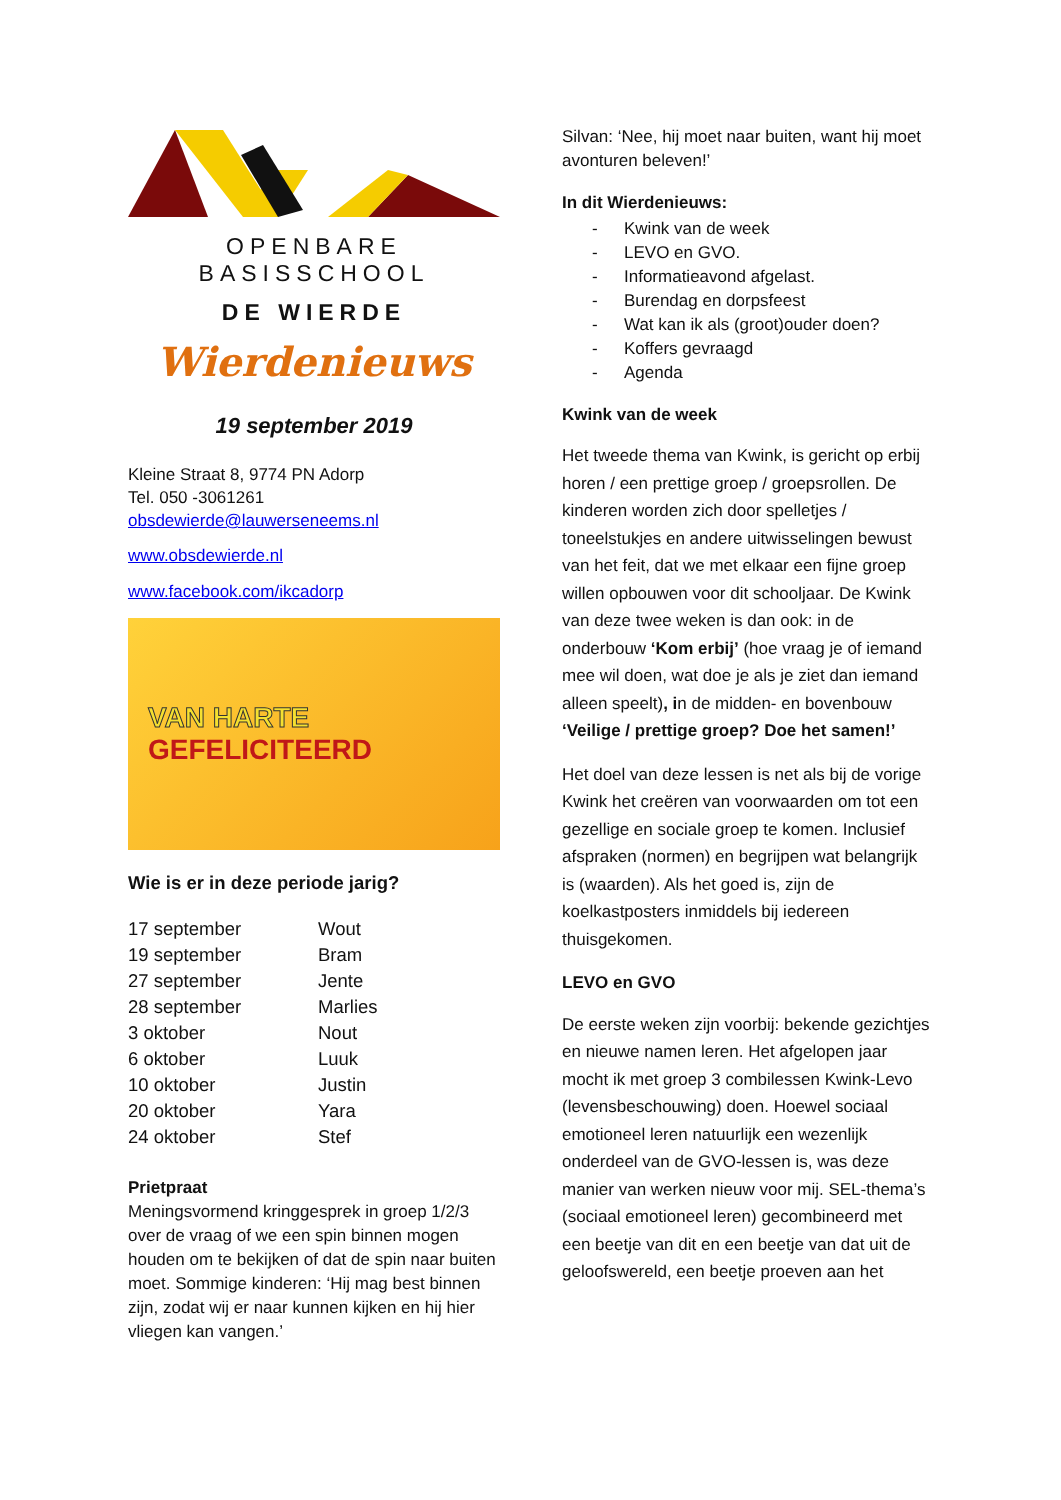OPENBARE BASISSCHOOL
DE WIERDE
Wierdenieuws
19 september 2019
Kleine Straat 8, 9774 PN Adorp
Tel. 050 -3061261
obsdewierde@lauwerseneems.nl
www.obsdewierde.nl
www.facebook.com/ikcadorp
VAN HARTE
GEFELICITEERD
Wie is er in deze periode jarig?
| 17 september | Wout |
| 19 september | Bram |
| 27 september | Jente |
| 28 september | Marlies |
| 3 oktober | Nout |
| 6 oktober | Luuk |
| 10 oktober | Justin |
| 20 oktober | Yara |
| 24 oktober | Stef |
Prietpraat
Meningsvormend kringgesprek in groep 1/2/3 over de vraag of we een spin binnen mogen houden om te bekijken of dat de spin naar buiten moet. Sommige kinderen: ‘Hij mag best binnen zijn, zodat wij er naar kunnen kijken en hij hier vliegen kan vangen.’
Silvan: ‘Nee, hij moet naar buiten, want hij moet avonturen beleven!’
In dit Wierdenieuws:
- Kwink van de week
- LEVO en GVO.
- Informatieavond afgelast.
- Burendag en dorpsfeest
- Wat kan ik als (groot)ouder doen?
- Koffers gevraagd
- Agenda
Kwink van de week
Het tweede thema van Kwink, is gericht op erbij horen / een prettige groep / groepsrollen. De kinderen worden zich door spelletjes / toneelstukjes en andere uitwisselingen bewust van het feit, dat we met elkaar een fijne groep willen opbouwen voor dit schooljaar. De Kwink van deze twee weken is dan ook: in de onderbouw ‘Kom erbij’ (hoe vraag je of iemand mee wil doen, wat doe je als je ziet dan iemand alleen speelt), in de midden- en bovenbouw ‘Veilige / prettige groep? Doe het samen!’
Het doel van deze lessen is net als bij de vorige Kwink het creëren van voorwaarden om tot een gezellige en sociale groep te komen. Inclusief afspraken (normen) en begrijpen wat belangrijk is (waarden). Als het goed is, zijn de koelkastposters inmiddels bij iedereen thuisgekomen.
LEVO en GVO
De eerste weken zijn voorbij: bekende gezichtjes en nieuwe namen leren. Het afgelopen jaar mocht ik met groep 3 combilessen Kwink-Levo (levensbeschouwing) doen. Hoewel sociaal emotioneel leren natuurlijk een wezenlijk onderdeel van de GVO-lessen is, was deze manier van werken nieuw voor mij. SEL-thema’s (sociaal emotioneel leren) gecombineerd met een beetje van dit en een beetje van dat uit de geloofswereld, een beetje proeven aan het